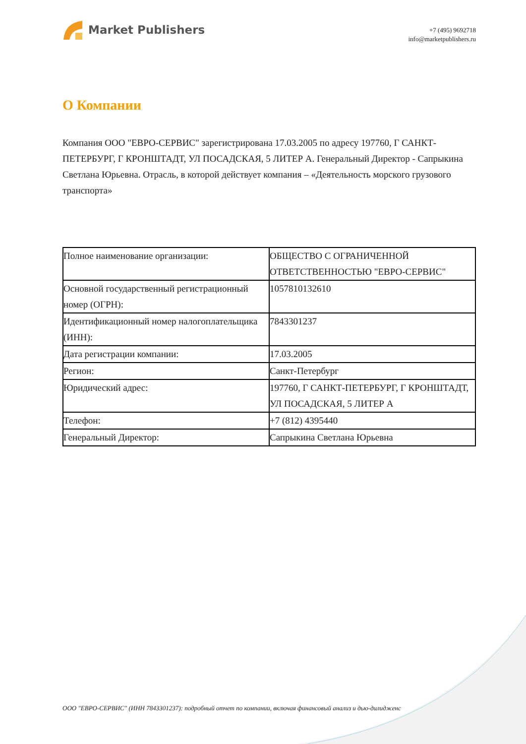Market Publishers
+7 (495) 9692718
info@marketpublishers.ru
О Компании
Компания ООО "ЕВРО-СЕРВИС" зарегистрирована 17.03.2005 по адресу 197760, Г САНКТ-ПЕТЕРБУРГ, Г КРОНШТАДТ, УЛ ПОСАДСКАЯ, 5 ЛИТЕР А. Генеральный Директор - Сапрыкина Светлана Юрьевна. Отрасль, в которой действует компания – «Деятельность морского грузового транспорта»
| Полное наименование организации: | ОБЩЕСТВО С ОГРАНИЧЕННОЙ ОТВЕТСТВЕННОСТЬЮ "ЕВРО-СЕРВИС" |
| Основной государственный регистрационный номер (ОГРН): | 1057810132610 |
| Идентификационный номер налогоплательщика (ИНН): | 7843301237 |
| Дата регистрации компании: | 17.03.2005 |
| Регион: | Санкт-Петербург |
| Юридический адрес: | 197760, Г САНКТ-ПЕТЕРБУРГ, Г КРОНШТАДТ, УЛ ПОСАДСКАЯ, 5 ЛИТЕР А |
| Телефон: | +7 (812) 4395440 |
| Генеральный Директор: | Сапрыкина Светлана Юрьевна |
ООО "ЕВРО-СЕРВИС" (ИНН 7843301237): подробный отчет по компании, включая финансовый анализ и дью-дилидженс